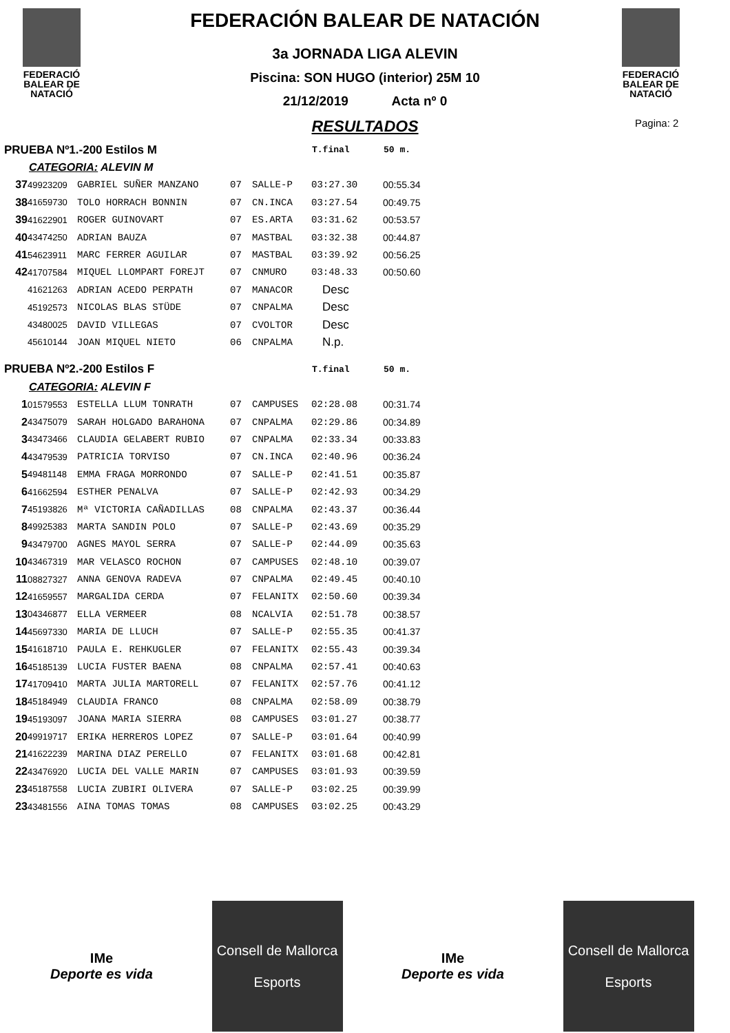FEDERACIÓ
BALEAR DE
NATACIÓ
FEDERACIÓ
BALEAR DE
NATACIÓ
FEDERACIÓN BALEAR DE NATACIÓN
3a JORNADA LIGA ALEVIN
Piscina: SON HUGO (interior) 25M 10
21/12/2019 Acta nº 0
RESULTADOS
Pagina: 2
| PRUEBA Nº1.-200 Estilos M | | | | | T.final | 50 m. |
| CATEGORIA: ALEVIN M | | | | | | |
| 37 | 49923209 | GABRIEL SUÑER MANZANO | 07 | SALLE-P | 03:27.30 | 00:55.34 |
| 38 | 41659730 | TOLO HORRACH BONNIN | 07 | CN.INCA | 03:27.54 | 00:49.75 |
| 39 | 41622901 | ROGER GUINOVART | 07 | ES.ARTA | 03:31.62 | 00:53.57 |
| 40 | 43474250 | ADRIAN BAUZA | 07 | MASTBAL | 03:32.38 | 00:44.87 |
| 41 | 54623911 | MARC FERRER AGUILAR | 07 | MASTBAL | 03:39.92 | 00:56.25 |
| 42 | 41707584 | MIQUEL LLOMPART FOREJT | 07 | CNMURO | 03:48.33 | 00:50.60 |
| | 41621263 | ADRIAN ACEDO PERPATH | 07 | MANACOR | Desc | |
| | 45192573 | NICOLAS BLAS STÜDE | 07 | CNPALMA | Desc | |
| | 43480025 | DAVID VILLEGAS | 07 | CVOLTOR | Desc | |
| | 45610144 | JOAN MIQUEL NIETO | 06 | CNPALMA | N.p. | |
| PRUEBA Nº2.-200 Estilos F | | | | | T.final | 50 m. |
| CATEGORIA: ALEVIN F | | | | | | |
| 1 | 01579553 | ESTELLA LLUM TONRATH | 07 | CAMPUSES | 02:28.08 | 00:31.74 |
| 2 | 43475079 | SARAH HOLGADO BARAHONA | 07 | CNPALMA | 02:29.86 | 00:34.89 |
| 3 | 43473466 | CLAUDIA GELABERT RUBIO | 07 | CNPALMA | 02:33.34 | 00:33.83 |
| 4 | 43479539 | PATRICIA TORVISO | 07 | CN.INCA | 02:40.96 | 00:36.24 |
| 5 | 49481148 | EMMA FRAGA MORRONDO | 07 | SALLE-P | 02:41.51 | 00:35.87 |
| 6 | 41662594 | ESTHER PENALVA | 07 | SALLE-P | 02:42.93 | 00:34.29 |
| 7 | 45193826 | Mª VICTORIA CAÑADILLAS | 08 | CNPALMA | 02:43.37 | 00:36.44 |
| 8 | 49925383 | MARTA SANDIN POLO | 07 | SALLE-P | 02:43.69 | 00:35.29 |
| 9 | 43479700 | AGNES MAYOL SERRA | 07 | SALLE-P | 02:44.09 | 00:35.63 |
| 10 | 43467319 | MAR VELASCO ROCHON | 07 | CAMPUSES | 02:48.10 | 00:39.07 |
| 11 | 08827327 | ANNA GENOVA RADEVA | 07 | CNPALMA | 02:49.45 | 00:40.10 |
| 12 | 41659557 | MARGALIDA CERDA | 07 | FELANITX | 02:50.60 | 00:39.34 |
| 13 | 04346877 | ELLA VERMEER | 08 | NCALVIA | 02:51.78 | 00:38.57 |
| 14 | 45697330 | MARIA DE LLUCH | 07 | SALLE-P | 02:55.35 | 00:41.37 |
| 15 | 41618710 | PAULA E. REHKUGLER | 07 | FELANITX | 02:55.43 | 00:39.34 |
| 16 | 45185139 | LUCIA FUSTER BAENA | 08 | CNPALMA | 02:57.41 | 00:40.63 |
| 17 | 41709410 | MARTA JULIA MARTORELL | 07 | FELANITX | 02:57.76 | 00:41.12 |
| 18 | 45184949 | CLAUDIA FRANCO | 08 | CNPALMA | 02:58.09 | 00:38.79 |
| 19 | 45193097 | JOANA MARIA SIERRA | 08 | CAMPUSES | 03:01.27 | 00:38.77 |
| 20 | 49919717 | ERIKA HERREROS LOPEZ | 07 | SALLE-P | 03:01.64 | 00:40.99 |
| 21 | 41622239 | MARINA DIAZ PERELLO | 07 | FELANITX | 03:01.68 | 00:42.81 |
| 22 | 43476920 | LUCIA DEL VALLE MARIN | 07 | CAMPUSES | 03:01.93 | 00:39.59 |
| 23 | 45187558 | LUCIA ZUBIRI OLIVERA | 07 | SALLE-P | 03:02.25 | 00:39.99 |
| 23 | 43481556 | AINA TOMAS TOMAS | 08 | CAMPUSES | 03:02.25 | 00:43.29 |
IMe
Deporte es vida
Consell de Mallorca
Esports
IMe
Deporte es vida
Consell de Mallorca
Esports